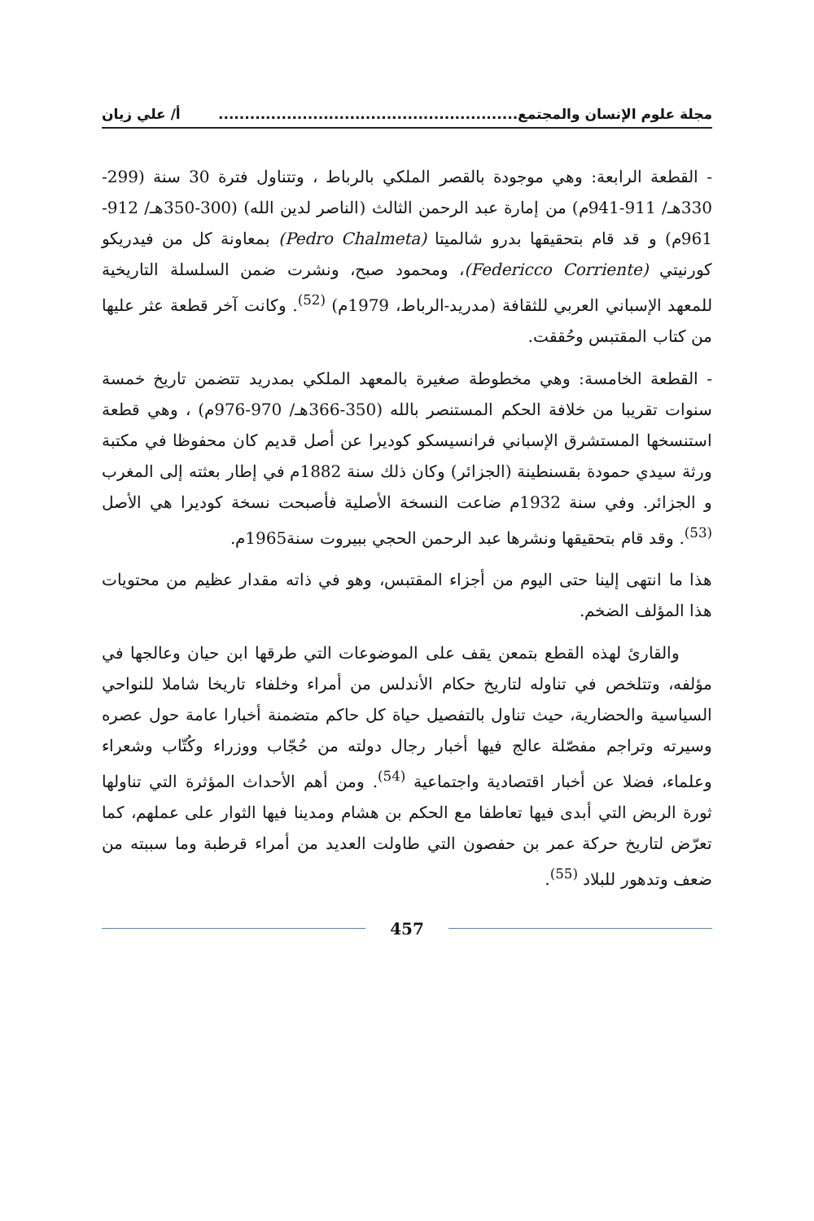مجلة علوم الإنسان والمجتمع......................................................... أ/ علي زيان
- القطعة الرابعة: وهي موجودة بالقصر الملكي بالرباط ، وتتناول فترة 30 سنة (299-330هـ/ 911-941م) من إمارة عبد الرحمن الثالث (الناصر لدين الله) (300-350هـ/ 912-961م) و قد قام بتحقيقها بدرو شالميتا (Pedro Chalmeta) بمعاونة كل من فيدريكو كورنيتي (Federicco Corriente)، ومحمود صبح، ونشرت ضمن السلسلة التاريخية للمعهد الإسباني العربي للثقافة (مدريد-الرباط، 1979م) <sup>(52)</sup>. وكانت آخر قطعة عثر عليها من كتاب المقتبس وحُققت.
- القطعة الخامسة: وهي مخطوطة صغيرة بالمعهد الملكي بمدريد تتضمن تاريخ خمسة سنوات تقريبا من خلافة الحكم المستنصر بالله (350-366هـ/ 970-976م) ، وهي قطعة استنسخها المستشرق الإسباني فرانسيسكو كوديرا عن أصل قديم كان محفوظا في مكتبة ورثة سيدي حمودة بقسنطينة (الجزائر) وكان ذلك سنة 1882م في إطار بعثته إلى المغرب و الجزائر. وفي سنة 1932م ضاعت النسخة الأصلية فأصبحت نسخة كوديرا هي الأصل <sup>(53)</sup>. وقد قام بتحقيقها ونشرها عبد الرحمن الحجي ببيروت سنة1965م.
هذا ما انتهى إلينا حتى اليوم من أجزاء المقتبس، وهو في ذاته مقدار عظيم من محتويات هذا المؤلف الضخم.
والقارئ لهذه القطع بتمعن يقف على الموضوعات التي طرقها ابن حيان وعالجها في مؤلفه، وتتلخص في تناوله لتاريخ حكام الأندلس من أمراء وخلفاء تاريخا شاملا للنواحي السياسية والحضارية، حيث تناول بالتفصيل حياة كل حاكم متضمنة أخبارا عامة حول عصره وسيرته وتراجم مفصّلة عالج فيها أخبار رجال دولته من حُجّاب ووزراء وكُتّاب وشعراء وعلماء، فضلا عن أخبار اقتصادية واجتماعية <sup>(54)</sup>. ومن أهم الأحداث المؤثرة التي تناولها ثورة الربض التي أبدى فيها تعاطفا مع الحكم بن هشام ومدينا فيها الثوار على عملهم، كما تعرّض لتاريخ حركة عمر بن حفصون التي طاولت العديد من أمراء قرطبة وما سببته من ضعف وتدهور للبلاد <sup>(55)</sup>.
457